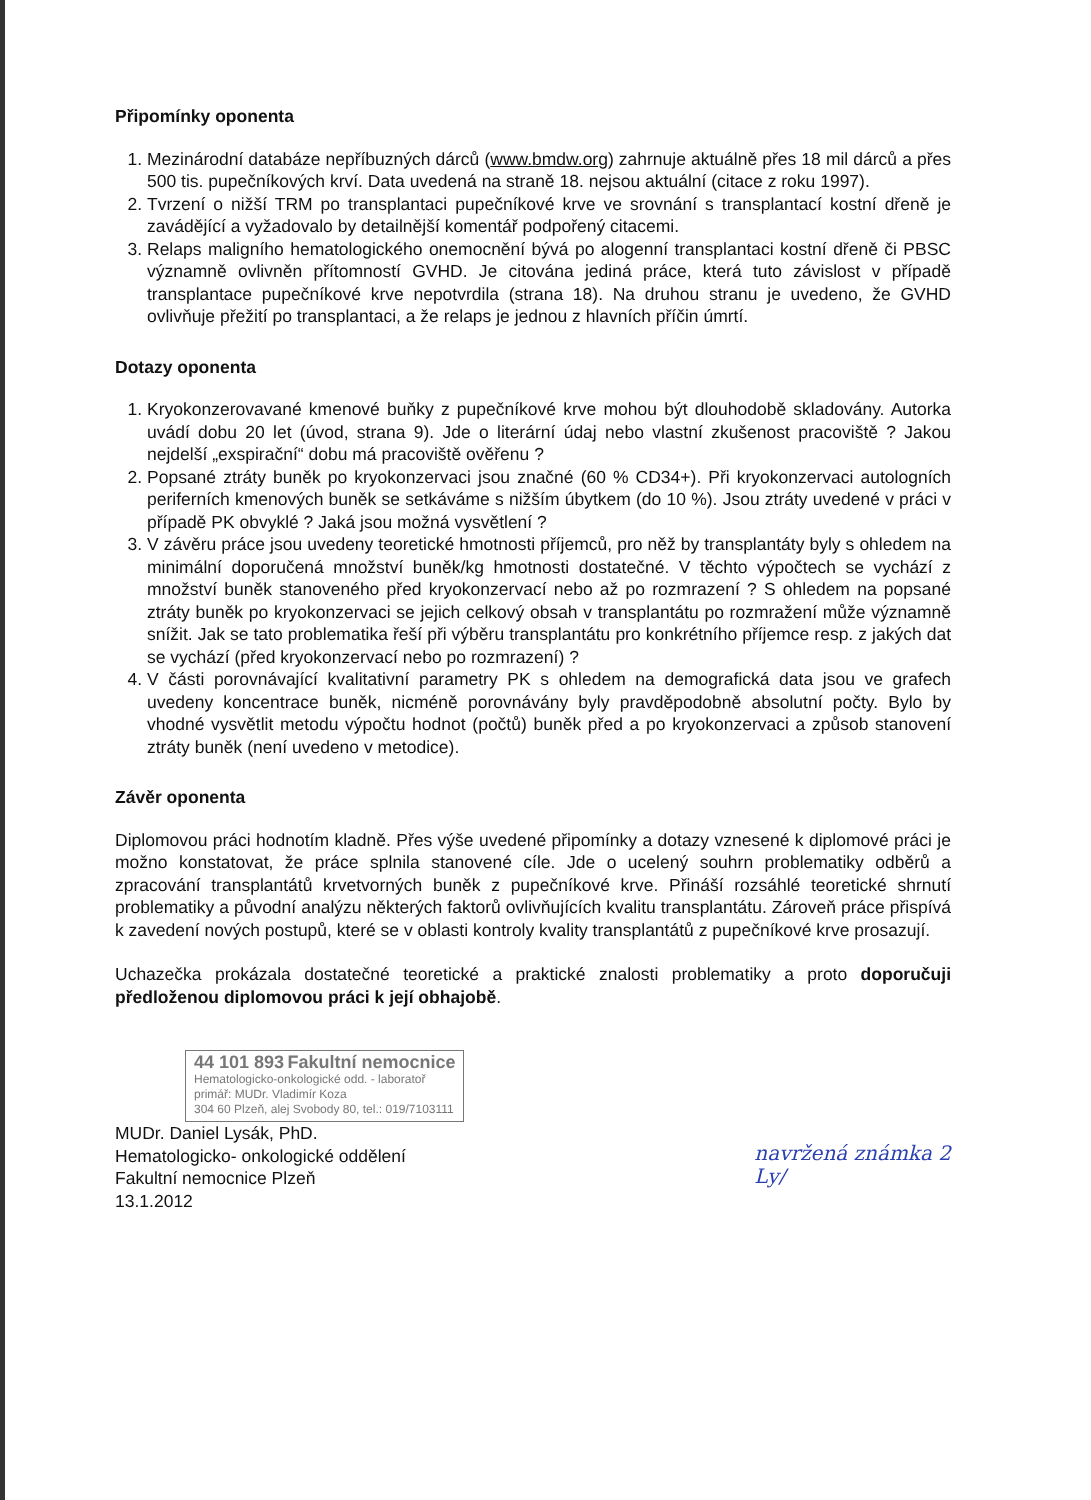Připomínky oponenta
1. Mezinárodní databáze nepříbuzných dárců (www.bmdw.org) zahrnuje aktuálně přes 18 mil dárců a přes 500 tis. pupečníkových krví. Data uvedená na straně 18. nejsou aktuální (citace z roku 1997).
2. Tvrzení o nižší TRM po transplantaci pupečníkové krve ve srovnání s transplantací kostní dřeně je zavádějící a vyžadovalo by detailnější komentář podpořený citacemi.
3. Relaps maligního hematologického onemocnění bývá po alogenní transplantaci kostní dřeně či PBSC významně ovlivněn přítomností GVHD. Je citována jediná práce, která tuto závislost v případě transplantace pupečníkové krve nepotvrdila (strana 18). Na druhou stranu je uvedeno, že GVHD ovlivňuje přežití po transplantaci, a že relaps je jednou z hlavních příčin úmrtí.
Dotazy oponenta
1. Kryokonzerovavané kmenové buňky z pupečníkové krve mohou být dlouhodobě skladovány. Autorka uvádí dobu 20 let (úvod, strana 9). Jde o literární údaj nebo vlastní zkušenost pracoviště ? Jakou nejdelší „exspirační“ dobu má pracoviště ověřenu ?
2. Popsané ztráty buněk po kryokonzervaci jsou značné (60 % CD34+). Při kryokonzervaci autologních periferních kmenových buněk se setkáváme s nižším úbytkem (do 10 %). Jsou ztráty uvedené v práci v případě PK obvyklé ? Jaká jsou možná vysvětlení ?
3. V závěru práce jsou uvedeny teoretické hmotnosti příjemců, pro něž by transplantáty byly s ohledem na minimální doporučená množství buněk/kg hmotnosti dostatečné. V těchto výpočtech se vychází z množství buněk stanoveného před kryokonzervací nebo až po rozmrazení ? S ohledem na popsané ztráty buněk po kryokonzervaci se jejich celkový obsah v transplantátu po rozmražení může významně snížit. Jak se tato problematika řeší při výběru transplantátu pro konkrétního příjemce resp. z jakých dat se vychází (před kryokonzervací nebo po rozmrazení) ?
4. V části porovnávající kvalitativní parametry PK s ohledem na demografická data jsou ve grafech uvedeny koncentrace buněk, nicméně porovnávány byly pravděpodobně absolutní počty. Bylo by vhodné vysvětlit metodu výpočtu hodnot (počtů) buněk před a po kryokonzervaci a způsob stanovení ztráty buněk (není uvedeno v metodice).
Závěr oponenta
Diplomovou práci hodnotím kladně. Přes výše uvedené připomínky a dotazy vznesené k diplomové práci je možno konstatovat, že práce splnila stanovené cíle. Jde o ucelený souhrn problematiky odběrů a zpracování transplantátů krvetvorných buněk z pupečníkové krve. Přináší rozsáhlé teoretické shrnutí problematiky a původní analýzu některých faktorů ovlivňujících kvalitu transplantátu. Zároveň práce přispívá k zavedení nových postupů, které se v oblasti kontroly kvality transplantátů z pupečníkové krve prosazují.
Uchazečka prokázala dostatečné teoretické a praktické znalosti problematiky a proto doporučuji předloženou diplomovou práci k její obhajobě.
44 101 893 Fakultní nemocnice
Hematologicko-onkologické odd. - laboratoř
primář: MUDr. Vladimír Koza
304 60 Plzeň, alej Svobody 80, tel.: 019/7103111
MUDr. Daniel Lysák, PhD.
Hematologicko- onkologické oddělení
Fakultní nemocnice Plzeň
13.1.2012
navržená známka 2
Ly/